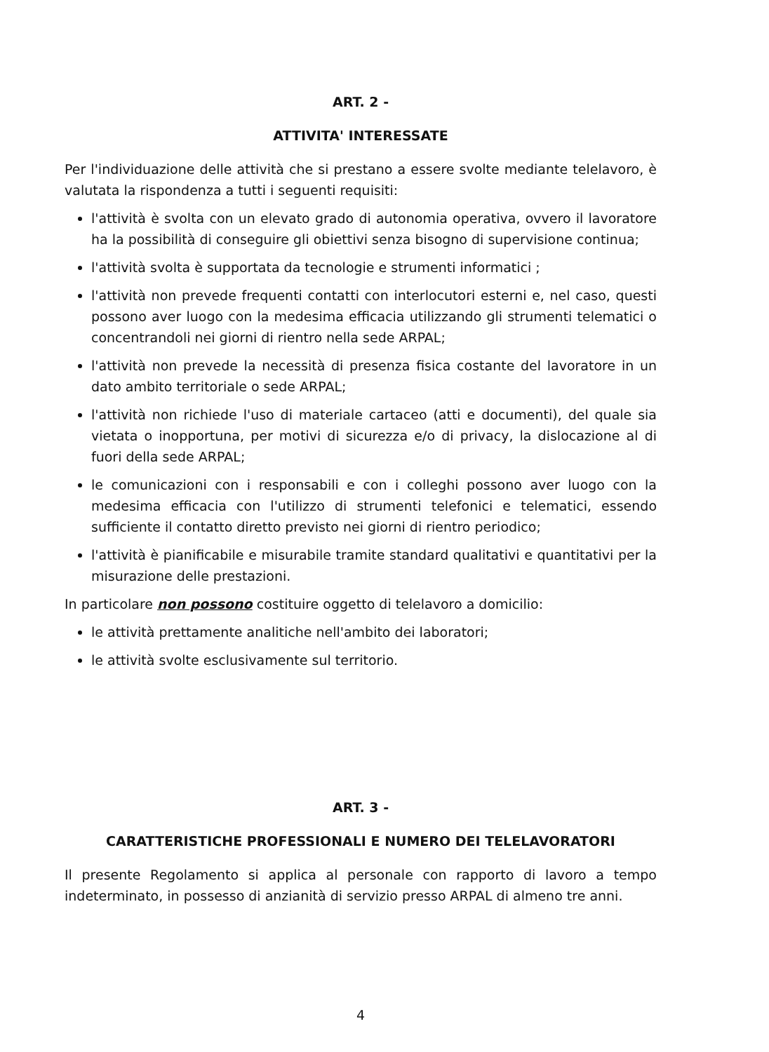ART. 2 -
ATTIVITA' INTERESSATE
Per l'individuazione delle attività che si prestano a essere svolte mediante telelavoro, è valutata la rispondenza a tutti i seguenti requisiti:
l'attività è svolta con un elevato grado di autonomia operativa, ovvero il lavoratore ha la possibilità di conseguire gli obiettivi senza bisogno di supervisione continua;
l'attività svolta è supportata da tecnologie e strumenti informatici ;
l'attività non prevede frequenti contatti con interlocutori esterni e, nel caso, questi possono aver luogo con la medesima efficacia utilizzando gli strumenti telematici o concentrandoli nei giorni di rientro nella sede ARPAL;
l'attività non prevede la necessità di presenza fisica costante del lavoratore in un dato ambito territoriale o sede ARPAL;
l'attività non richiede l'uso di materiale cartaceo (atti e documenti), del quale sia vietata o inopportuna, per motivi di sicurezza e/o di privacy, la dislocazione al di fuori della sede ARPAL;
le comunicazioni con i responsabili e con i colleghi possono aver luogo con la medesima efficacia con l'utilizzo di strumenti telefonici e telematici, essendo sufficiente il contatto diretto previsto nei giorni di rientro periodico;
l'attività è pianificabile e misurabile tramite standard qualitativi e quantitativi per la misurazione delle prestazioni.
In particolare non possono costituire oggetto di telelavoro a domicilio:
le attività prettamente analitiche nell'ambito dei laboratori;
le attività svolte esclusivamente sul territorio.
ART. 3 -
CARATTERISTICHE PROFESSIONALI E NUMERO DEI TELELAVORATORI
Il presente Regolamento si applica al personale con rapporto di lavoro a tempo indeterminato, in possesso di anzianità di servizio presso ARPAL di almeno tre anni.
4